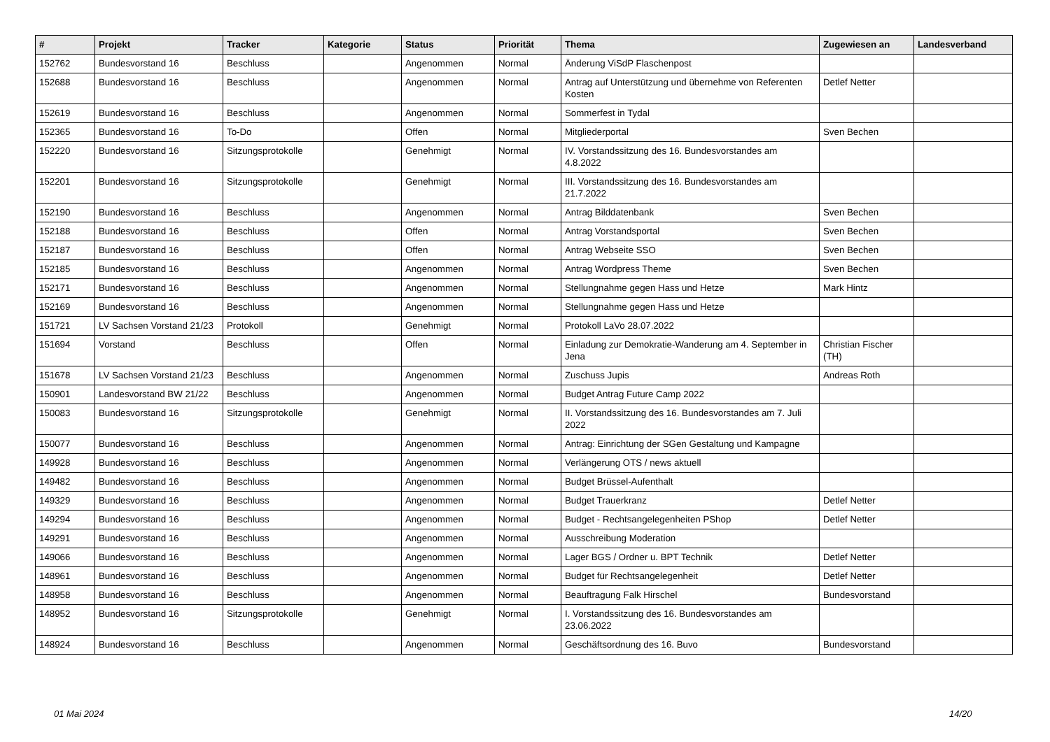| # | Projekt | Tracker | Kategorie | Status | Priorität | Thema | Zugewiesen an | Landesverband |
| --- | --- | --- | --- | --- | --- | --- | --- | --- |
| 152762 | Bundesvorstand 16 | Beschluss | | Angenommen | Normal | Änderung ViSdP Flaschenpost | | |
| 152688 | Bundesvorstand 16 | Beschluss | | Angenommen | Normal | Antrag auf Unterstützung und übernehme von Referenten Kosten | Detlef Netter | |
| 152619 | Bundesvorstand 16 | Beschluss | | Angenommen | Normal | Sommerfest in Tydal | | |
| 152365 | Bundesvorstand 16 | To-Do | | Offen | Normal | Mitgliederportal | Sven Bechen | |
| 152220 | Bundesvorstand 16 | Sitzungsprotokolle | | Genehmigt | Normal | IV. Vorstandssitzung des 16. Bundesvorstandes am 4.8.2022 | | |
| 152201 | Bundesvorstand 16 | Sitzungsprotokolle | | Genehmigt | Normal | III. Vorstandssitzung des 16. Bundesvorstandes am 21.7.2022 | | |
| 152190 | Bundesvorstand 16 | Beschluss | | Angenommen | Normal | Antrag Bilddatenbank | Sven Bechen | |
| 152188 | Bundesvorstand 16 | Beschluss | | Offen | Normal | Antrag Vorstandsportal | Sven Bechen | |
| 152187 | Bundesvorstand 16 | Beschluss | | Offen | Normal | Antrag Webseite SSO | Sven Bechen | |
| 152185 | Bundesvorstand 16 | Beschluss | | Angenommen | Normal | Antrag Wordpress Theme | Sven Bechen | |
| 152171 | Bundesvorstand 16 | Beschluss | | Angenommen | Normal | Stellungnahme gegen Hass und Hetze | Mark Hintz | |
| 152169 | Bundesvorstand 16 | Beschluss | | Angenommen | Normal | Stellungnahme gegen Hass und Hetze | | |
| 151721 | LV Sachsen Vorstand 21/23 | Protokoll | | Genehmigt | Normal | Protokoll LaVo 28.07.2022 | | |
| 151694 | Vorstand | Beschluss | | Offen | Normal | Einladung zur Demokratie-Wanderung am 4. September in Jena | Christian Fischer (TH) | |
| 151678 | LV Sachsen Vorstand 21/23 | Beschluss | | Angenommen | Normal | Zuschuss Jupis | Andreas Roth | |
| 150901 | Landesvorstand BW 21/22 | Beschluss | | Angenommen | Normal | Budget Antrag Future Camp 2022 | | |
| 150083 | Bundesvorstand 16 | Sitzungsprotokolle | | Genehmigt | Normal | II. Vorstandssitzung des 16. Bundesvorstandes am 7. Juli 2022 | | |
| 150077 | Bundesvorstand 16 | Beschluss | | Angenommen | Normal | Antrag: Einrichtung der SGen Gestaltung und Kampagne | | |
| 149928 | Bundesvorstand 16 | Beschluss | | Angenommen | Normal | Verlängerung OTS / news aktuell | | |
| 149482 | Bundesvorstand 16 | Beschluss | | Angenommen | Normal | Budget Brüssel-Aufenthalt | | |
| 149329 | Bundesvorstand 16 | Beschluss | | Angenommen | Normal | Budget Trauerkranz | Detlef Netter | |
| 149294 | Bundesvorstand 16 | Beschluss | | Angenommen | Normal | Budget - Rechtsangelegenheiten PShop | Detlef Netter | |
| 149291 | Bundesvorstand 16 | Beschluss | | Angenommen | Normal | Ausschreibung Moderation | | |
| 149066 | Bundesvorstand 16 | Beschluss | | Angenommen | Normal | Lager BGS / Ordner u. BPT Technik | Detlef Netter | |
| 148961 | Bundesvorstand 16 | Beschluss | | Angenommen | Normal | Budget für Rechtsangelegenheit | Detlef Netter | |
| 148958 | Bundesvorstand 16 | Beschluss | | Angenommen | Normal | Beauftragung Falk Hirschel | Bundesvorstand | |
| 148952 | Bundesvorstand 16 | Sitzungsprotokolle | | Genehmigt | Normal | I. Vorstandssitzung des 16. Bundesvorstandes am 23.06.2022 | | |
| 148924 | Bundesvorstand 16 | Beschluss | | Angenommen | Normal | Geschäftsordnung des 16. Buvo | Bundesvorstand | |
01 Mai 2024 14/20